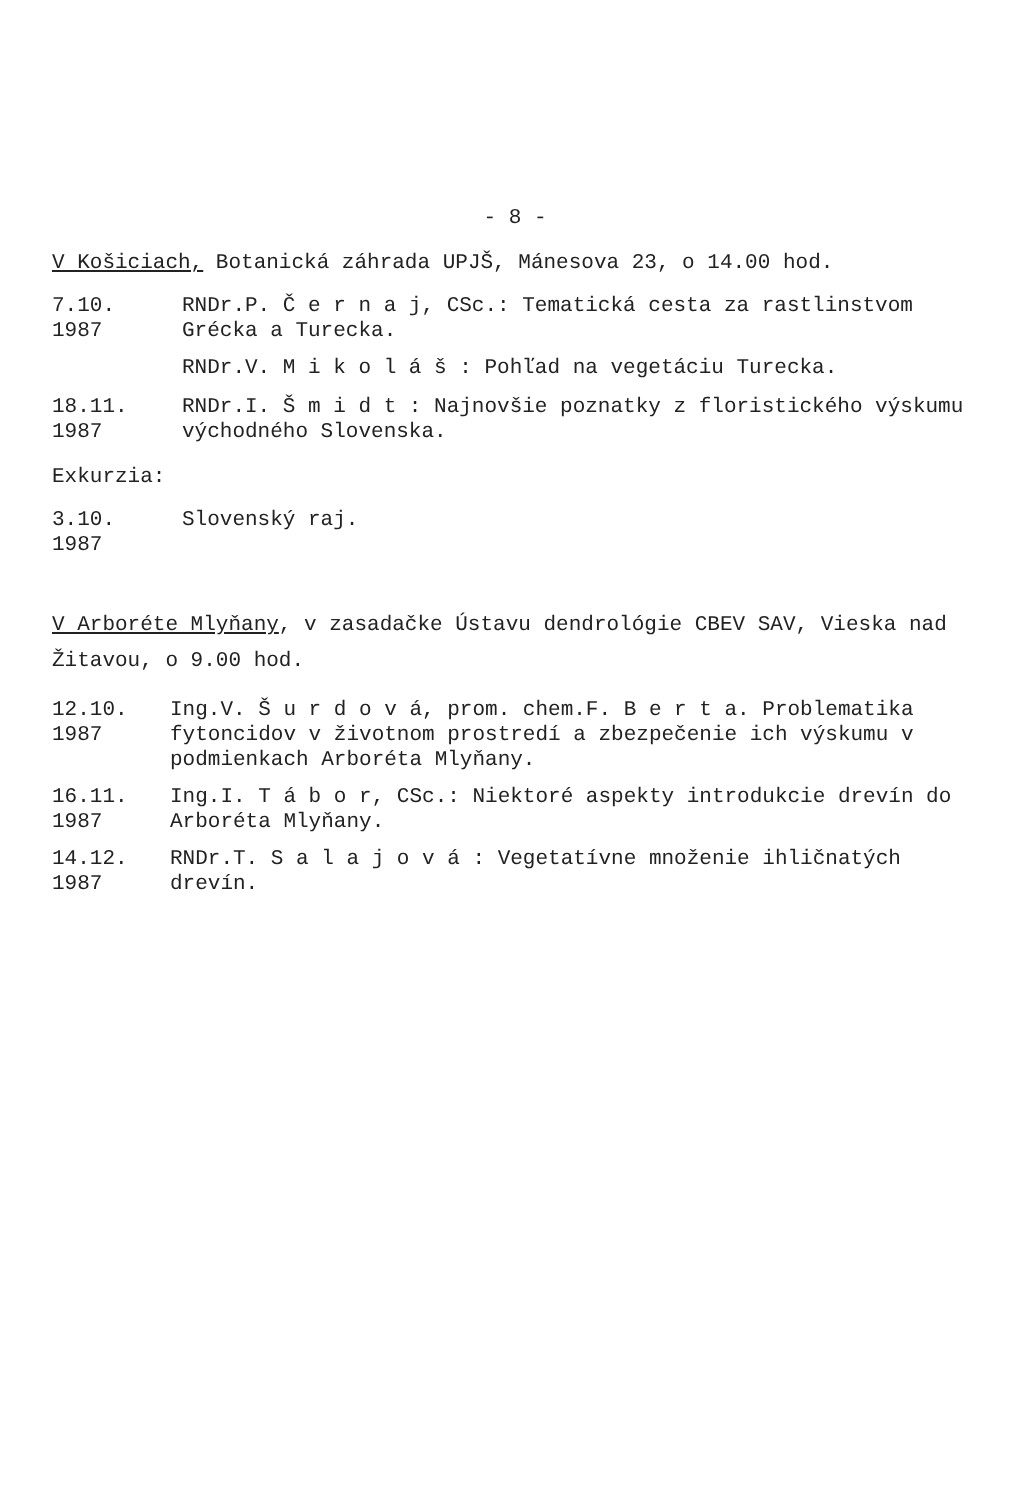- 8 -
V Košiciach, Botanická záhrada UPJŠ, Mánesova 23, o 14.00 hod.
7.10.
1987
RNDr.P. Č e r n a j, CSc.: Tematická cesta za rastlinstvom Grécka a Turecka.
RNDr.V. M i k o l á š : Pohľad na vegetáciu Turecka.
18.11.
1987
RNDr.I. Š m i d t : Najnovšie poznatky z floristického výskumu východného Slovenska.
Exkurzia:
3.10.
1987
Slovenský raj.
V Arboréte Mlyňany, v zasadačke Ústavu dendrológie CBEV SAV, Vieska nad Žitavou, o 9.00 hod.
12.10.
1987
Ing.V. Š u r d o v á, prom. chem.F. B e r t a. Problematika fytoncidov v životnom prostredí a zbezpečenie ich výskumu v podmienkach Arboréta Mlyňany.
16.11.
1987
Ing.I. T á b o r, CSc.: Niektoré aspekty introdukcie drevín do Arboréta Mlyňany.
14.12.
1987
RNDr.T. S a l a j o v á : Vegetatívne množenie ihličnatých drevín.